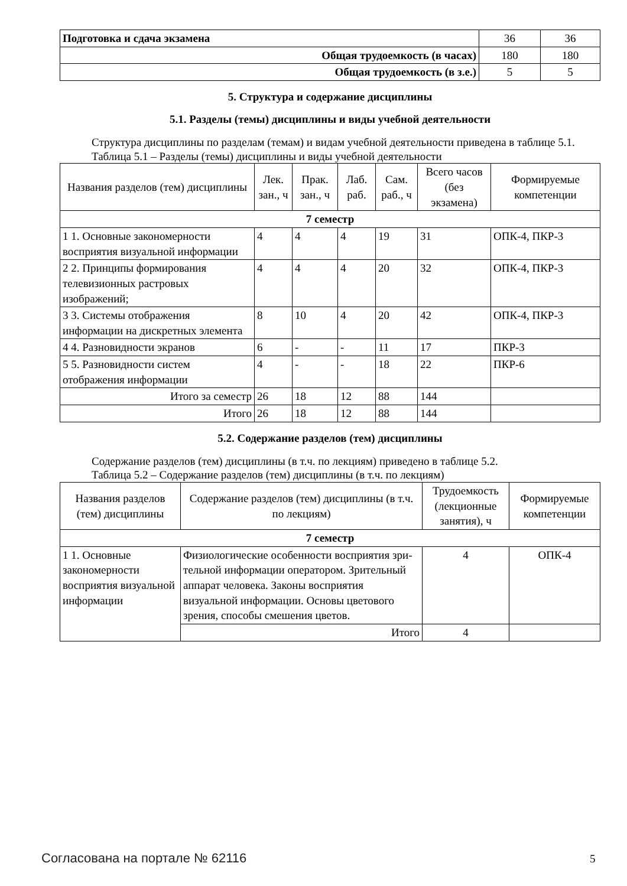| Подготовка и сдача экзамена | 36 | 36 |
| Общая трудоемкость (в часах) | 180 | 180 |
| Общая трудоемкость (в з.е.) | 5 | 5 |
5. Структура и содержание дисциплины
5.1. Разделы (темы) дисциплины и виды учебной деятельности
Структура дисциплины по разделам (темам) и видам учебной деятельности приведена в таблице 5.1.
Таблица 5.1 – Разделы (темы) дисциплины и виды учебной деятельности
| Названия разделов (тем) дисциплины | Лек. зан., ч | Прак. зан., ч | Лаб. раб. | Сам. раб., ч | Всего часов (без экзамена) | Формируемые компетенции |
| --- | --- | --- | --- | --- | --- | --- |
| 7 семестр | | | | | | |
| 1 1. Основные закономерности восприятия визуальной информации | 4 | 4 | 4 | 19 | 31 | ОПК-4, ПКР-3 |
| 2 2. Принципы формирования телевизионных растровых изображений; | 4 | 4 | 4 | 20 | 32 | ОПК-4, ПКР-3 |
| 3 3. Системы отображения информации на дискретных элемента | 8 | 10 | 4 | 20 | 42 | ОПК-4, ПКР-3 |
| 4 4. Разновидности экранов | 6 | - | - | 11 | 17 | ПКР-3 |
| 5 5. Разновидности систем отображения информации | 4 | - | - | 18 | 22 | ПКР-6 |
| Итого за семестр | 26 | 18 | 12 | 88 | 144 | |
| Итого | 26 | 18 | 12 | 88 | 144 | |
5.2. Содержание разделов (тем) дисциплины
Содержание разделов (тем) дисциплины (в т.ч. по лекциям) приведено в таблице 5.2.
Таблица 5.2 – Содержание разделов (тем) дисциплины (в т.ч. по лекциям)
| Названия разделов (тем) дисциплины | Содержание разделов (тем) дисциплины (в т.ч. по лекциям) | Трудоемкость (лекционные занятия), ч | Формируемые компетенции |
| --- | --- | --- | --- |
| 7 семестр | | | |
| 1 1. Основные закономерности восприятия визуальной информации | Физиологические особенности восприятия зри- тельной информации оператором. Зрительный аппарат человека. Законы восприятия визуальной информации. Основы цветового зрения, способы смешения цветов. | 4 | ОПК-4 |
| | Итого | 4 | |
Согласована на портале № 62116 5